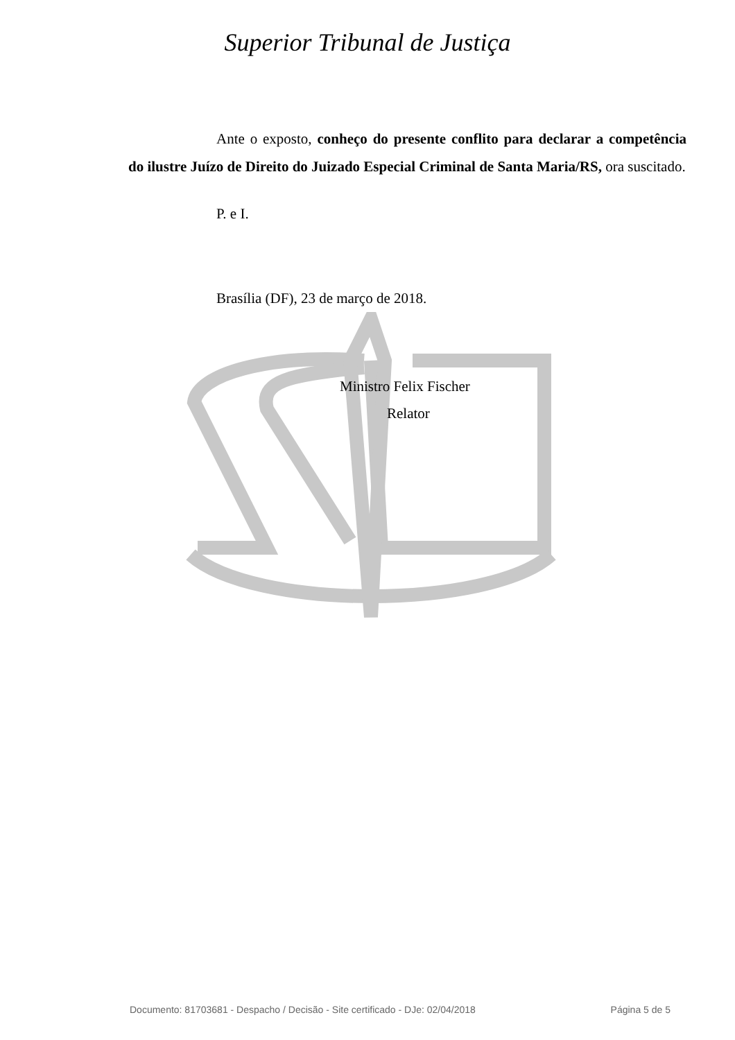Superior Tribunal de Justiça
Ante o exposto, conheço do presente conflito para declarar a competência do ilustre Juízo de Direito do Juizado Especial Criminal de Santa Maria/RS, ora suscitado.
P. e I.
Brasília (DF), 23 de março de 2018.
Ministro Felix Fischer
Relator
Documento: 81703681 - Despacho / Decisão - Site certificado - DJe: 02/04/2018 Página 5 de 5